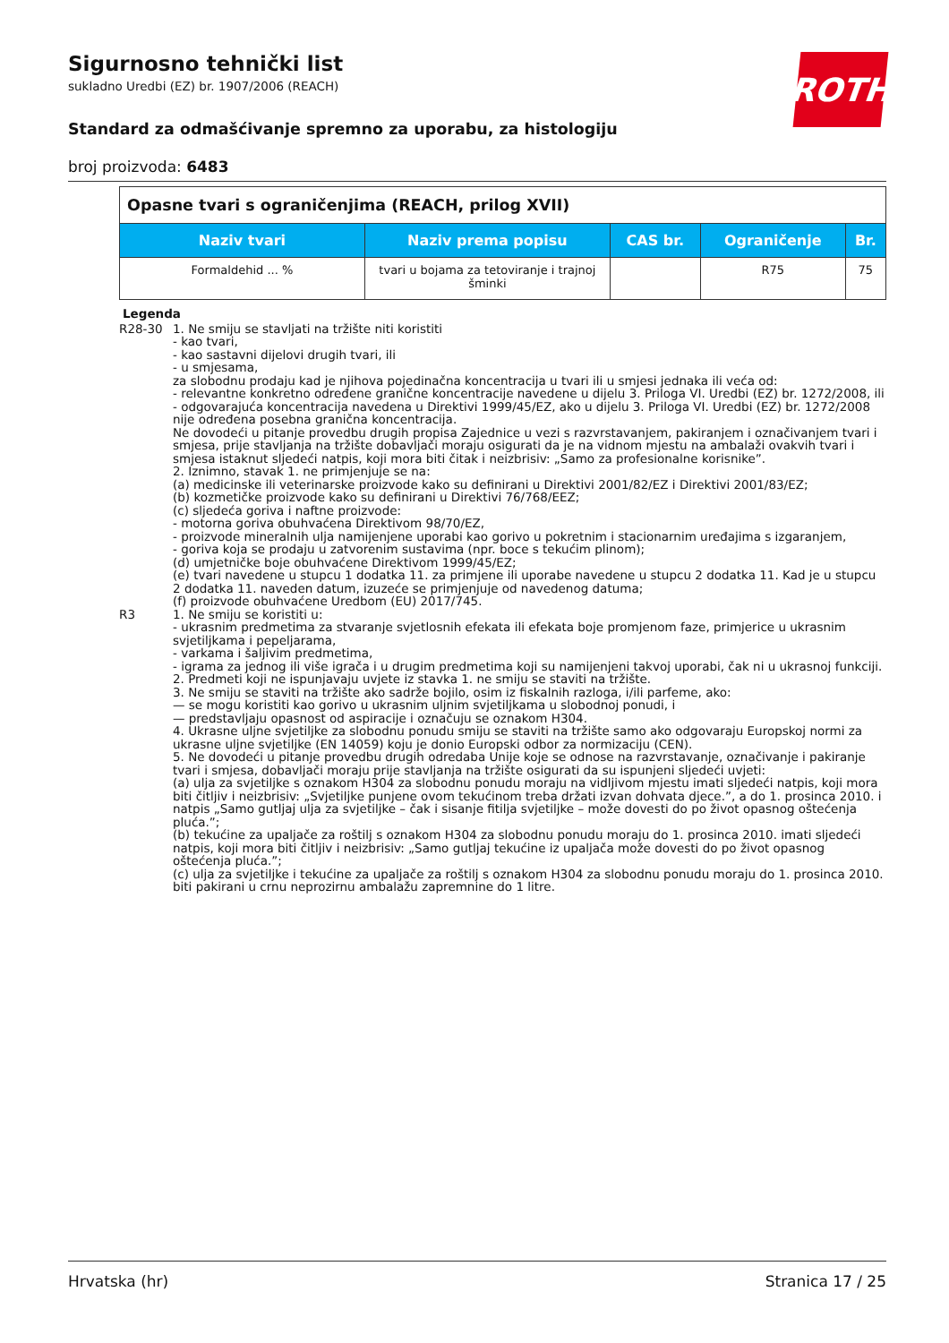ROTH
Sigurnosno tehnički list
sukladno Uredbi (EZ) br. 1907/2006 (REACH)
Standard za odmašćivanje spremno za uporabu, za histologiju
broj proizvoda: 6483
| Opasne tvari s ograničenjima (REACH, prilog XVII) | | | | |
| Naziv tvari | Naziv prema popisu | CAS br. | Ograničenje | Br. |
| Formaldehid ... % | tvari u bojama za tetoviranje i trajnoj šminki | | R75 | 75 |
Legenda
R28-30 1. Ne smiju se stavljati na tržište niti koristiti
- kao tvari,
- kao sastavni dijelovi drugih tvari, ili
- u smjesama,
za slobodnu prodaju kad je njihova pojedinačna koncentracija u tvari ili u smjesi jednaka ili veća od:
- relevantne konkretno određene granične koncentracije navedene u dijelu 3. Priloga VI. Uredbi (EZ) br. 1272/2008, ili
- odgovarajuća koncentracija navedena u Direktivi 1999/45/EZ, ako u dijelu 3. Priloga VI. Uredbi (EZ) br. 1272/2008 nije određena posebna granična koncentracija.
Ne dovodeći u pitanje provedbu drugih propisa Zajednice u vezi s razvrstavanjem, pakiranjem i označivanjem tvari i smjesa, prije stavljanja na tržište dobavljači moraju osigurati da je na vidnom mjestu na ambalaži ovakvih tvari i smjesa istaknut sljedeći natpis, koji mora biti čitak i neizbrisiv: „Samo za profesionalne korisnike”.
2. Iznimno, stavak 1. ne primjenjuje se na:
(a) medicinske ili veterinarske proizvode kako su definirani u Direktivi 2001/82/EZ i Direktivi 2001/83/EZ;
(b) kozmetičke proizvode kako su definirani u Direktivi 76/768/EEZ;
(c) sljedeća goriva i naftne proizvode:
- motorna goriva obuhvaćena Direktivom 98/70/EZ,
- proizvode mineralnih ulja namijenjene uporabi kao gorivo u pokretnim i stacionarnim uređajima s izgaranjem,
- goriva koja se prodaju u zatvorenim sustavima (npr. boce s tekućim plinom);
(d) umjetničke boje obuhvaćene Direktivom 1999/45/EZ;
(e) tvari navedene u stupcu 1 dodatka 11. za primjene ili uporabe navedene u stupcu 2 dodatka 11. Kad je u stupcu 2 dodatka 11. naveden datum, izuzeće se primjenjuje od navedenog datuma;
(f) proizvode obuhvaćene Uredbom (EU) 2017/745.
R3 1. Ne smiju se koristiti u:
- ukrasnim predmetima za stvaranje svjetlosnih efekata ili efekata boje promjenom faze, primjerice u ukrasnim svjetiljkama i pepeljarama,
- varkama i šaljivim predmetima,
- igrama za jednog ili više igrača i u drugim predmetima koji su namijenjeni takvoj uporabi, čak ni u ukrasnoj funkciji.
2. Predmeti koji ne ispunjavaju uvjete iz stavka 1. ne smiju se staviti na tržište.
3. Ne smiju se staviti na tržište ako sadrže bojilo, osim iz fiskalnih razloga, i/ili parfeme, ako:
— se mogu koristiti kao gorivo u ukrasnim uljnim svjetiljkama u slobodnoj ponudi, i
— predstavljaju opasnost od aspiracije i označuju se oznakom H304.
4. Ukrasne uljne svjetiljke za slobodnu ponudu smiju se staviti na tržište samo ako odgovaraju Europskoj normi za ukrasne uljne svjetiljke (EN 14059) koju je donio Europski odbor za normizaciju (CEN).
5. Ne dovodeći u pitanje provedbu drugih odredaba Unije koje se odnose na razvrstavanje, označivanje i pakiranje tvari i smjesa, dobavljači moraju prije stavljanja na tržište osigurati da su ispunjeni sljedeći uvjeti:
(a) ulja za svjetiljke s oznakom H304 za slobodnu ponudu moraju na vidljivom mjestu imati sljedeći natpis, koji mora biti čitljiv i neizbrisiv: „Svjetiljke punjene ovom tekućinom treba držati izvan dohvata djece.”, a do 1. prosinca 2010. i natpis „Samo gutljaj ulja za svjetiljke – čak i sisanje fitilja svjetiljke – može dovesti do po život opasnog oštećenja pluća.”;
(b) tekućine za upaljače za roštilj s oznakom H304 za slobodnu ponudu moraju do 1. prosinca 2010. imati sljedeći natpis, koji mora biti čitljiv i neizbrisiv: „Samo gutljaj tekućine iz upaljača može dovesti do po život opasnog oštećenja pluća.”;
(c) ulja za svjetiljke i tekućine za upaljače za roštilj s oznakom H304 za slobodnu ponudu moraju do 1. prosinca 2010. biti pakirani u crnu neprozirnu ambalažu zapremnine do 1 litre.
Hrvatska (hr) Stranica 17 / 25